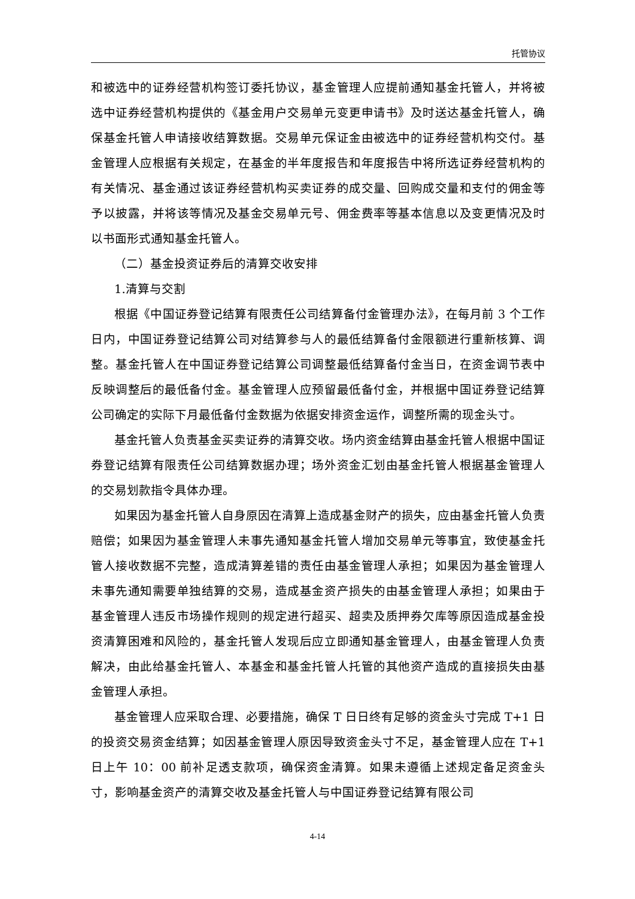托管协议
和被选中的证券经营机构签订委托协议，基金管理人应提前通知基金托管人，并将被选中证券经营机构提供的《基金用户交易单元变更申请书》及时送达基金托管人，确保基金托管人申请接收结算数据。交易单元保证金由被选中的证券经营机构交付。基金管理人应根据有关规定，在基金的半年度报告和年度报告中将所选证券经营机构的有关情况、基金通过该证券经营机构买卖证券的成交量、回购成交量和支付的佣金等予以披露，并将该等情况及基金交易单元号、佣金费率等基本信息以及变更情况及时以书面形式通知基金托管人。
（二）基金投资证券后的清算交收安排
1.清算与交割
根据《中国证券登记结算有限责任公司结算备付金管理办法》，在每月前 3 个工作日内，中国证券登记结算公司对结算参与人的最低结算备付金限额进行重新核算、调整。基金托管人在中国证券登记结算公司调整最低结算备付金当日，在资金调节表中反映调整后的最低备付金。基金管理人应预留最低备付金，并根据中国证券登记结算公司确定的实际下月最低备付金数据为依据安排资金运作，调整所需的现金头寸。
基金托管人负责基金买卖证券的清算交收。场内资金结算由基金托管人根据中国证券登记结算有限责任公司结算数据办理；场外资金汇划由基金托管人根据基金管理人的交易划款指令具体办理。
如果因为基金托管人自身原因在清算上造成基金财产的损失，应由基金托管人负责赔偿；如果因为基金管理人未事先通知基金托管人增加交易单元等事宜，致使基金托管人接收数据不完整，造成清算差错的责任由基金管理人承担；如果因为基金管理人未事先通知需要单独结算的交易，造成基金资产损失的由基金管理人承担；如果由于基金管理人违反市场操作规则的规定进行超买、超卖及质押券欠库等原因造成基金投资清算困难和风险的，基金托管人发现后应立即通知基金管理人，由基金管理人负责解决，由此给基金托管人、本基金和基金托管人托管的其他资产造成的直接损失由基金管理人承担。
基金管理人应采取合理、必要措施，确保 T 日日终有足够的资金头寸完成 T+1 日的投资交易资金结算；如因基金管理人原因导致资金头寸不足，基金管理人应在 T+1 日上午 10：00 前补足透支款项，确保资金清算。如果未遵循上述规定备足资金头寸，影响基金资产的清算交收及基金托管人与中国证券登记结算有限公司
4-14